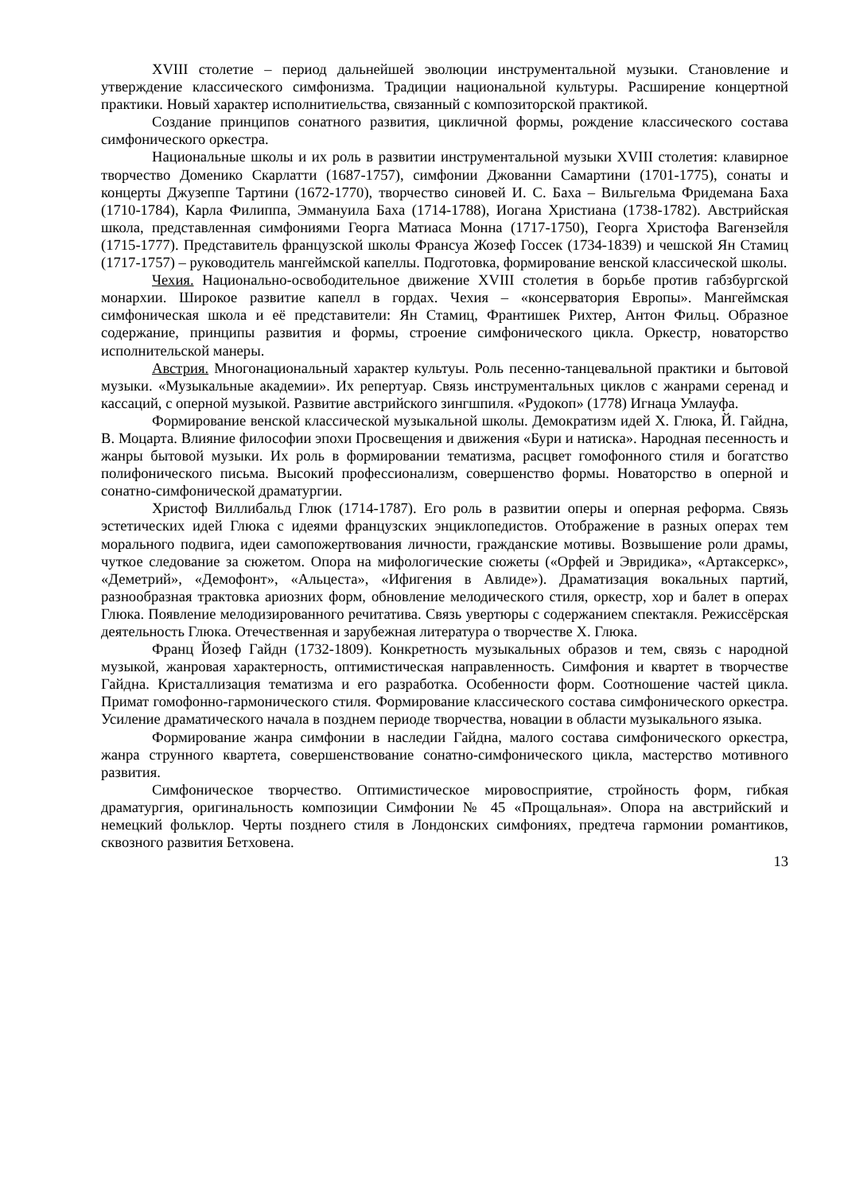XVIII столетие – период дальнейшей эволюции инструментальной музыки. Становление и утверждение классического симфонизма. Традиции национальной культуры. Расширение концертной практики. Новый характер исполнитиельства, связанный с композиторской практикой.
Создание принципов сонатного развития, цикличной формы, рождение классического состава симфонического оркестра.
Национальные школы и их роль в развитии инструментальной музыки XVIII столетия: клавирное творчество Доменико Скарлатти (1687-1757), симфонии Джованни Самартини (1701-1775), сонаты и концерты Джузеппе Тартини (1672-1770), творчество синовей И. С. Баха – Вильгельма Фридемана Баха (1710-1784), Карла Филиппа, Эммануила Баха (1714-1788), Иогана Христиана (1738-1782). Австрийская школа, представленная симфониями Георга Матиаса Монна (1717-1750), Георга Христофа Вагензейля (1715-1777). Представитель французской школы Франсуа Жозеф Госсек (1734-1839) и чешской Ян Стамиц (1717-1757) – руководитель мангеймской капеллы. Подготовка, формирование венской классической школы.
Чехия. Национально-освободительное движение XVIII столетия в борьбе против габзбургской монархии. Широкое развитие капелл в гордах. Чехия – «консерватория Европы». Мангеймская симфоническая школа и её представители: Ян Стамиц, Франтишек Рихтер, Антон Фильц. Образное содержание, принципы развития и формы, строение симфонического цикла. Оркестр, новаторство исполнительской манеры.
Австрия. Многонациональный характер культуы. Роль песенно-танцевальной практики и бытовой музыки. «Музыкальные академии». Их репертуар. Связь инструментальных циклов с жанрами серенад и кассаций, с оперной музыкой. Развитие австрийского зингшпиля. «Рудокоп» (1778) Игнаца Умлауфа.
Формирование венской классической музыкальной школы. Демократизм идей Х. Глюка, Й. Гайдна, В. Моцарта. Влияние философии эпохи Просвещения и движения «Бури и натиска». Народная песенность и жанры бытовой музыки. Их роль в формировании тематизма, расцвет гомофонного стиля и богатство полифонического письма. Высокий профессионализм, совершенство формы. Новаторство в оперной и сонатно-симфонической драматургии.
Христоф Виллибальд Глюк (1714-1787). Его роль в развитии оперы и оперная реформа. Связь эстетических идей Глюка с идеями французских энциклопедистов. Отображение в разных операх тем морального подвига, идеи самопожертвования личности, гражданские мотивы. Возвышение роли драмы, чуткое следование за сюжетом. Опора на мифологические сюжеты («Орфей и Эвридика», «Артаксеркс», «Деметрий», «Демофонт», «Альцеста», «Ифигения в Авлиде»). Драматизация вокальных партий, разнообразная трактовка ариозних форм, обновление мелодического стиля, оркестр, хор и балет в операх Глюка. Появление мелодизированного речитатива. Связь увертюры с содержанием спектакля. Режиссёрская деятельность Глюка. Отечественная и зарубежная литература о творчестве Х. Глюка.
Франц Йозеф Гайдн (1732-1809). Конкретность музыкальных образов и тем, связь с народной музыкой, жанровая характерность, оптимистическая направленность. Симфония и квартет в творчестве Гайдна. Кристаллизация тематизма и его разработка. Особенности форм. Соотношение частей цикла. Примат гомофонно-гармонического стиля. Формирование классического состава симфонического оркестра. Усиление драматического начала в позднем периоде творчества, новации в области музыкального языка.
Формирование жанра симфонии в наследии Гайдна, малого состава симфонического оркестра, жанра струнного квартета, совершенствование сонатно-симфонического цикла, мастерство мотивного развития.
Симфоническое творчество. Оптимистическое мировосприятие, стройность форм, гибкая драматургия, оригинальность композиции Симфонии № 45 «Прощальная». Опора на австрийский и немецкий фольклор. Черты позднего стиля в Лондонских симфониях, предтеча гармонии романтиков, сквозного развития Бетховена.
13